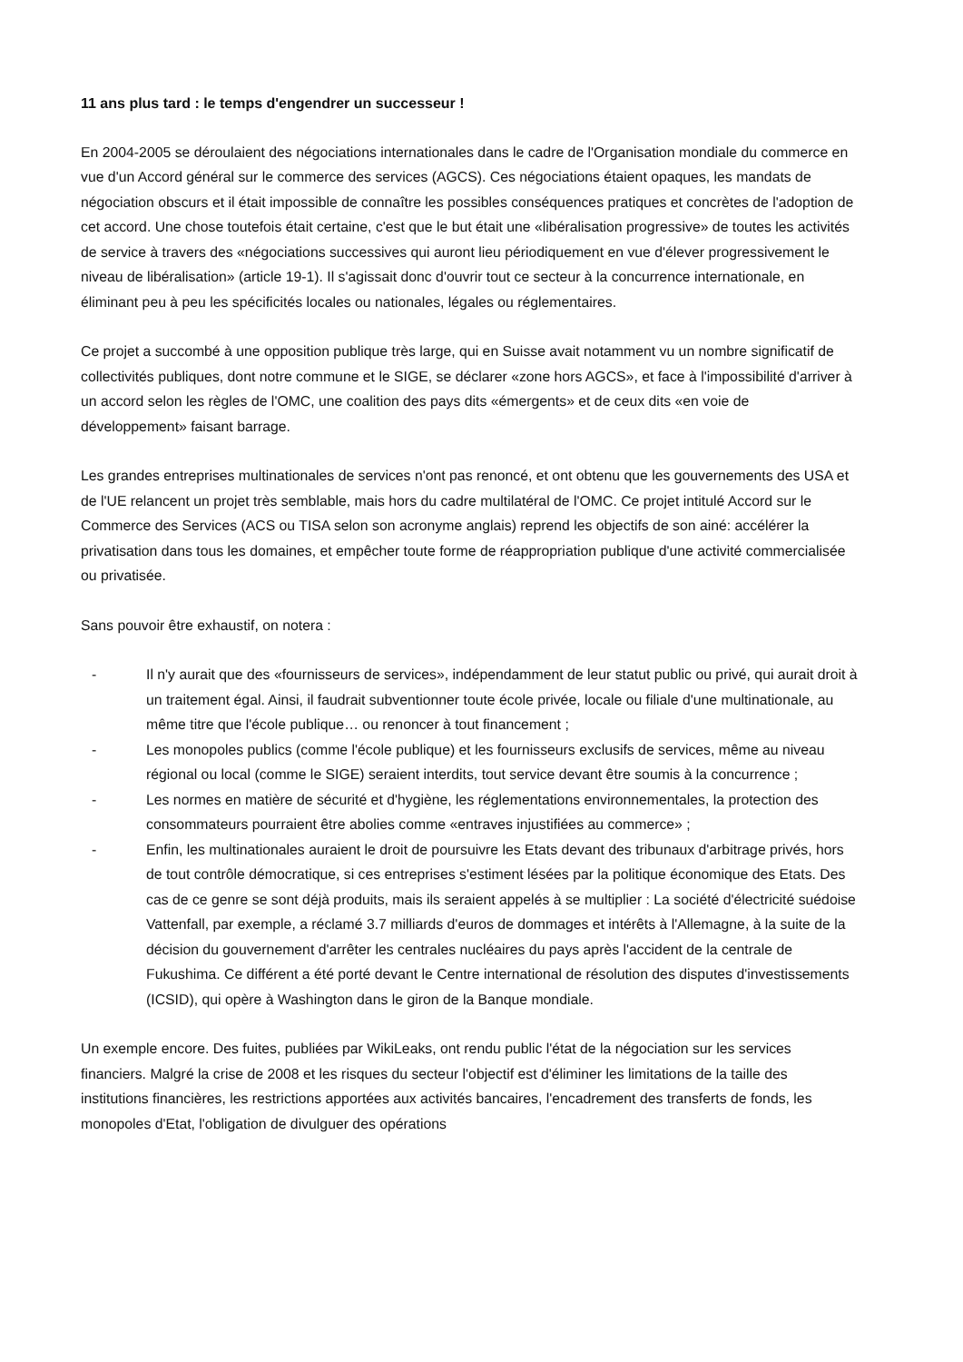11 ans plus tard : le temps d'engendrer un successeur !
En 2004-2005 se déroulaient des négociations internationales dans le cadre de l'Organisation mondiale du commerce en vue d'un Accord général sur le commerce des services (AGCS). Ces négociations étaient opaques, les mandats de négociation obscurs et il était impossible de connaître les possibles conséquences pratiques et concrètes de l'adoption de cet accord. Une chose toutefois était certaine, c'est que le but était une «libéralisation progressive» de toutes les activités de service à travers des «négociations successives qui auront lieu périodiquement en vue d'élever progressivement le niveau de libéralisation» (article 19-1). Il s'agissait donc d'ouvrir tout ce secteur à la concurrence internationale, en éliminant peu à peu les spécificités locales ou nationales, légales ou réglementaires.
Ce projet a succombé à une opposition publique très large, qui en Suisse avait notamment vu un nombre significatif de collectivités publiques, dont notre commune et le SIGE, se déclarer «zone hors AGCS», et face à l'impossibilité d'arriver à un accord selon les règles de l'OMC, une coalition des pays dits «émergents» et de ceux dits «en voie de développement» faisant barrage.
Les grandes entreprises multinationales de services n'ont pas renoncé, et ont obtenu que les gouvernements des USA et de l'UE relancent un projet très semblable, mais hors du cadre multilatéral de l'OMC. Ce projet intitulé Accord sur le Commerce des Services (ACS ou TISA selon son acronyme anglais) reprend les objectifs de son ainé: accélérer la privatisation dans tous les domaines, et empêcher toute forme de réappropriation publique d'une activité commercialisée ou privatisée.
Sans pouvoir être exhaustif, on notera :
- Il n'y aurait que des «fournisseurs de services», indépendamment de leur statut public ou privé, qui aurait droit à un traitement égal. Ainsi, il faudrait subventionner toute école privée, locale ou filiale d'une multinationale, au même titre que l'école publique… ou renoncer à tout financement ;
- Les monopoles publics (comme l'école publique) et les fournisseurs exclusifs de services, même au niveau régional ou local (comme le SIGE) seraient interdits, tout service devant être soumis à la concurrence ;
- Les normes en matière de sécurité et d'hygiène, les réglementations environnementales, la protection des consommateurs pourraient être abolies comme «entraves injustifiées au commerce» ;
- Enfin, les multinationales auraient le droit de poursuivre les Etats devant des tribunaux d'arbitrage privés, hors de tout contrôle démocratique, si ces entreprises s'estiment lésées par la politique économique des Etats. Des cas de ce genre se sont déjà produits, mais ils seraient appelés à se multiplier : La société d'électricité suédoise Vattenfall, par exemple, a réclamé 3.7 milliards d'euros de dommages et intérêts à l'Allemagne, à la suite de la décision du gouvernement d'arrêter les centrales nucléaires du pays après l'accident de la centrale de Fukushima. Ce différent a été porté devant le Centre international de résolution des disputes d'investissements (ICSID), qui opère à Washington dans le giron de la Banque mondiale.
Un exemple encore. Des fuites, publiées par WikiLeaks, ont rendu public l'état de la négociation sur les services financiers. Malgré la crise de 2008 et les risques du secteur l'objectif est d'éliminer les limitations de la taille des institutions financières, les restrictions apportées aux activités bancaires, l'encadrement des transferts de fonds, les monopoles d'Etat, l'obligation de divulguer des opérations